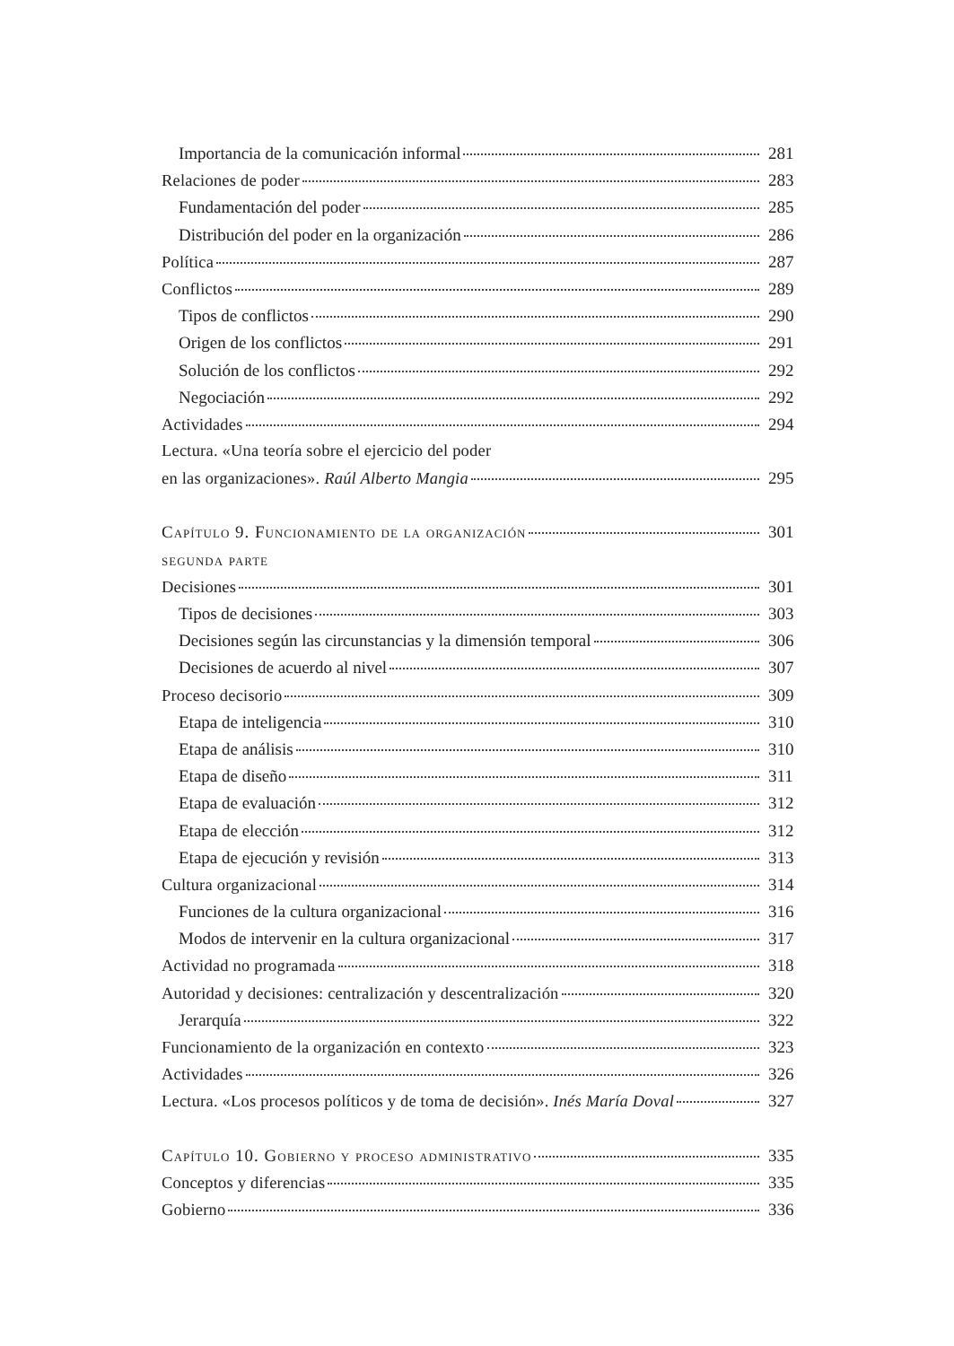Importancia de la comunicación informal 281
Relaciones de poder 283
Fundamentación del poder 285
Distribución del poder en la organización 286
Política 287
Conflictos 289
Tipos de conflictos 290
Origen de los conflictos 291
Solución de los conflictos 292
Negociación 292
Actividades 294
Lectura. «Una teoría sobre el ejercicio del poder
en las organizaciones». Raúl Alberto Mangia 295
Capítulo 9. Funcionamiento de la organización 301
segunda parte
Decisiones 301
Tipos de decisiones 303
Decisiones según las circunstancias y la dimensión temporal 306
Decisiones de acuerdo al nivel 307
Proceso decisorio 309
Etapa de inteligencia 310
Etapa de análisis 310
Etapa de diseño 311
Etapa de evaluación 312
Etapa de elección 312
Etapa de ejecución y revisión 313
Cultura organizacional 314
Funciones de la cultura organizacional 316
Modos de intervenir en la cultura organizacional 317
Actividad no programada 318
Autoridad y decisiones: centralización y descentralización 320
Jerarquía 322
Funcionamiento de la organización en contexto 323
Actividades 326
Lectura. «Los procesos políticos y de toma de decisión». Inés María Doval 327
Capítulo 10. Gobierno y proceso administrativo 335
Conceptos y diferencias 335
Gobierno 336